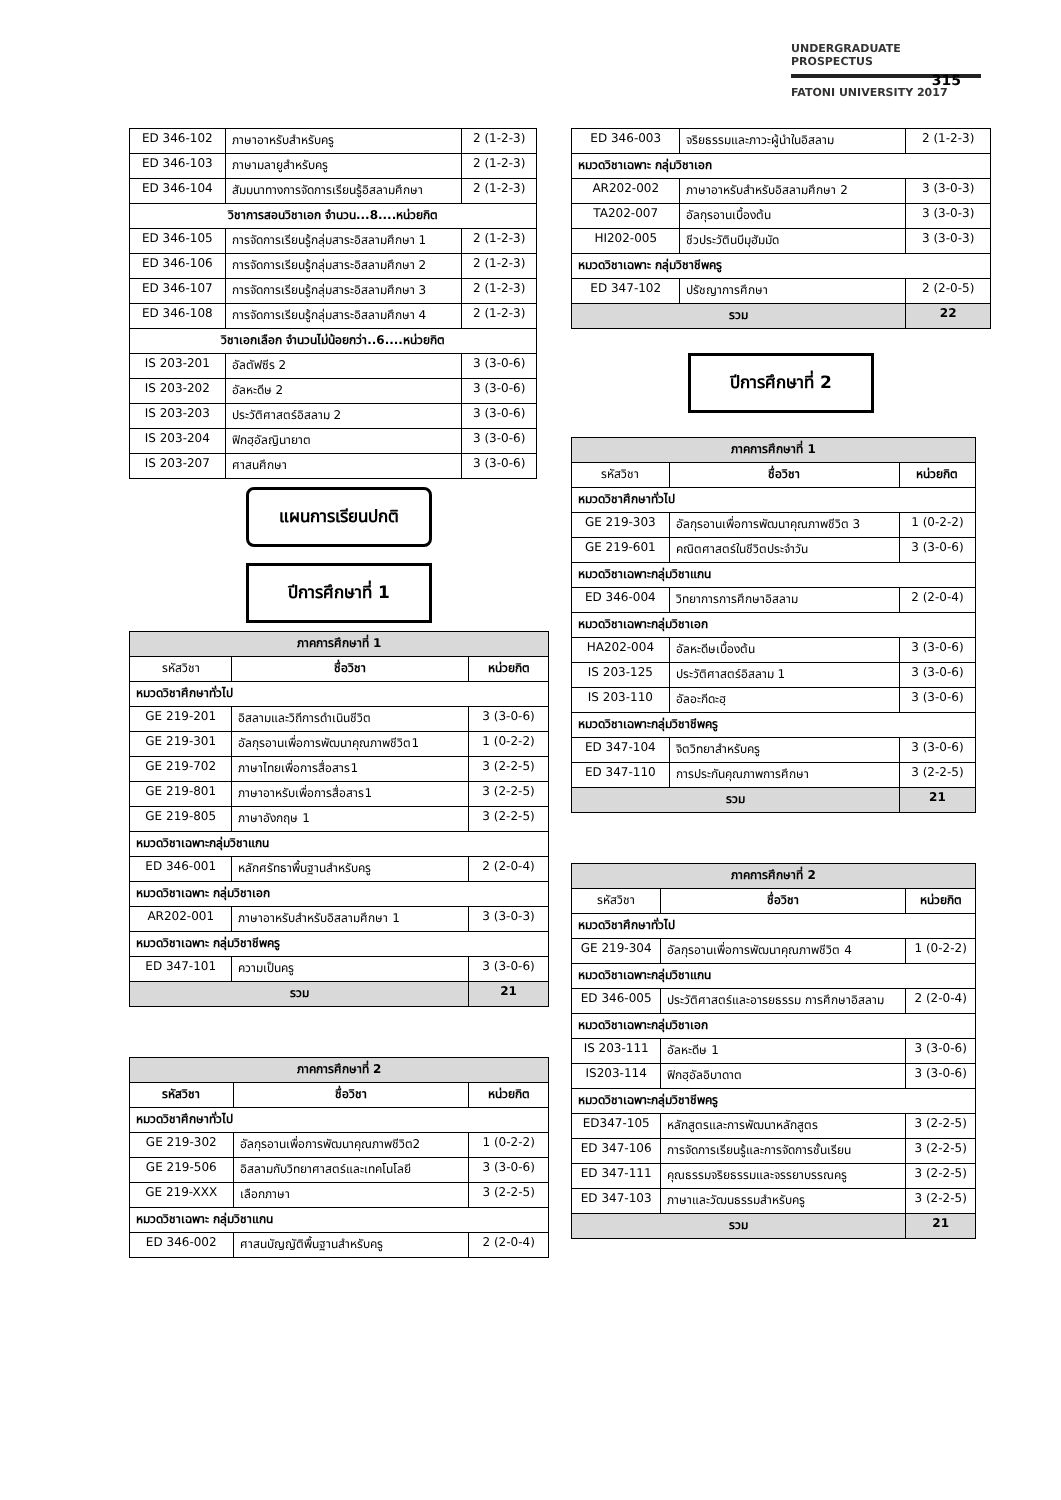UNDERGRADUATE PROSPECTUS
FATONI UNIVERSITY 2017
315
| ED 346-102 | ภาษาอาหรับสำหรับครู | 2 (1-2-3) |
| ED 346-103 | ภาษามลายูสำหรับครู | 2 (1-2-3) |
| ED 346-104 | สัมมนาทางการจัดการเรียนรู้อิสลามศึกษา | 2 (1-2-3) |
| วิชาการสอนวิชาเอก จำนวน...8....หน่วยกิต | | |
| ED 346-105 | การจัดการเรียนรู้กลุ่มสาระอิสลามศึกษา 1 | 2 (1-2-3) |
| ED 346-106 | การจัดการเรียนรู้กลุ่มสาระอิสลามศึกษา 2 | 2 (1-2-3) |
| ED 346-107 | การจัดการเรียนรู้กลุ่มสาระอิสลามศึกษา 3 | 2 (1-2-3) |
| ED 346-108 | การจัดการเรียนรู้กลุ่มสาระอิสลามศึกษา 4 | 2 (1-2-3) |
| วิชาเอกเลือก จำนวนไม่น้อยกว่า..6....หน่วยกิต | | |
| IS 203-201 | อัลตัฟซีร 2 | 3 (3-0-6) |
| IS 203-202 | อัลหะดีษ 2 | 3 (3-0-6) |
| IS 203-203 | ประวัติศาสตร์อิสลาม 2 | 3 (3-0-6) |
| IS 203-204 | ฟิกฮฺอัลญินายาต | 3 (3-0-6) |
| IS 203-207 | ศาสนศึกษา | 3 (3-0-6) |
แผนการเรียนปกติ
ปีการศึกษาที่ 1
| ภาคการศึกษาที่ 1 | | |
| รหัสวิชา | ชื่อวิชา | หน่วยกิต |
| หมวดวิชาศึกษาทั่วไป | | |
| GE 219-201 | อิสลามและวิถีการดำเนินชีวิต | 3 (3-0-6) |
| GE 219-301 | อัลกุรอานเพื่อการพัฒนาคุณภาพชีวิต1 | 1 (0-2-2) |
| GE 219-702 | ภาษาไทยเพื่อการสื่อสาร1 | 3 (2-2-5) |
| GE 219-801 | ภาษาอาหรับเพื่อการสื่อสาร1 | 3 (2-2-5) |
| GE 219-805 | ภาษาอังกฤษ 1 | 3 (2-2-5) |
| หมวดวิชาเฉพาะกลุ่มวิชาแกน | | |
| ED 346-001 | หลักศรัทธาพื้นฐานสำหรับครู | 2 (2-0-4) |
| หมวดวิชาเฉพาะ กลุ่มวิชาเอก | | |
| AR202-001 | ภาษาอาหรับสำหรับอิสลามศึกษา 1 | 3 (3-0-3) |
| หมวดวิชาเฉพาะ กลุ่มวิชาชีพครู | | |
| ED 347-101 | ความเป็นครู | 3 (3-0-6) |
| รวม | | 21 |
| ภาคการศึกษาที่ 2 | | |
| รหัสวิชา | ชื่อวิชา | หน่วยกิต |
| หมวดวิชาศึกษาทั่วไป | | |
| GE 219-302 | อัลกุรอานเพื่อการพัฒนาคุณภาพชีวิต2 | 1 (0-2-2) |
| GE 219-506 | อิสลามกับวิทยาศาสตร์และเทคโนโลยี | 3 (3-0-6) |
| GE 219-XXX | เลือกภาษา | 3 (2-2-5) |
| หมวดวิชาเฉพาะ กลุ่มวิชาแกน | | |
| ED 346-002 | ศาสนบัญญัติพื้นฐานสำหรับครู | 2 (2-0-4) |
| ED 346-003 | จริยธรรมและภาวะผู้นำในอิสลาม | 2 (1-2-3) |
| หมวดวิชาเฉพาะ กลุ่มวิชาเอก | | |
| AR202-002 | ภาษาอาหรับสำหรับอิสลามศึกษา 2 | 3 (3-0-3) |
| TA202-007 | อัลกุรอานเบื้องต้น | 3 (3-0-3) |
| HI202-005 | ชีวประวัตินบีมุฮัมมัด | 3 (3-0-3) |
| หมวดวิชาเฉพาะ กลุ่มวิชาชีพครู | | |
| ED 347-102 | ปรัชญาการศึกษา | 2 (2-0-5) |
| รวม | | 22 |
ปีการศึกษาที่ 2
| ภาคการศึกษาที่ 1 | | |
| รหัสวิชา | ชื่อวิชา | หน่วยกิต |
| หมวดวิชาศึกษาทั่วไป | | |
| GE 219-303 | อัลกุรอานเพื่อการพัฒนาคุณภาพชีวิต 3 | 1 (0-2-2) |
| GE 219-601 | คณิตศาสตร์ในชีวิตประจำวัน | 3 (3-0-6) |
| หมวดวิชาเฉพาะกลุ่มวิชาแกน | | |
| ED 346-004 | วิทยาการการศึกษาอิสลาม | 2 (2-0-4) |
| หมวดวิชาเฉพาะกลุ่มวิชาเอก | | |
| HA202-004 | อัลหะดีษเบื้องต้น | 3 (3-0-6) |
| IS 203-125 | ประวัติศาสตร์อิสลาม 1 | 3 (3-0-6) |
| IS 203-110 | อัลอะกีดะฮฺ | 3 (3-0-6) |
| หมวดวิชาเฉพาะกลุ่มวิชาชีพครู | | |
| ED 347-104 | จิตวิทยาสำหรับครู | 3 (3-0-6) |
| ED 347-110 | การประกันคุณภาพการศึกษา | 3 (2-2-5) |
| รวม | | 21 |
| ภาคการศึกษาที่ 2 | | |
| รหัสวิชา | ชื่อวิชา | หน่วยกิต |
| หมวดวิชาศึกษาทั่วไป | | |
| GE 219-304 | อัลกุรอานเพื่อการพัฒนาคุณภาพชีวิต 4 | 1 (0-2-2) |
| หมวดวิชาเฉพาะกลุ่มวิชาแกน | | |
| ED 346-005 | ประวัติศาสตร์และอารยธรรม การศึกษาอิสลาม | 2 (2-0-4) |
| หมวดวิชาเฉพาะกลุ่มวิชาเอก | | |
| IS 203-111 | อัลหะดีษ 1 | 3 (3-0-6) |
| IS203-114 | ฟิกฮฺอัลอิบาดาต | 3 (3-0-6) |
| หมวดวิชาเฉพาะกลุ่มวิชาชีพครู | | |
| ED347-105 | หลักสูตรและการพัฒนาหลักสูตร | 3 (2-2-5) |
| ED 347-106 | การจัดการเรียนรู้และการจัดการชั้นเรียน | 3 (2-2-5) |
| ED 347-111 | คุณธรรมจริยธรรมและจรรยาบรรณครู | 3 (2-2-5) |
| ED 347-103 | ภาษาและวัฒนธรรมสำหรับครู | 3 (2-2-5) |
| รวม | | 21 |